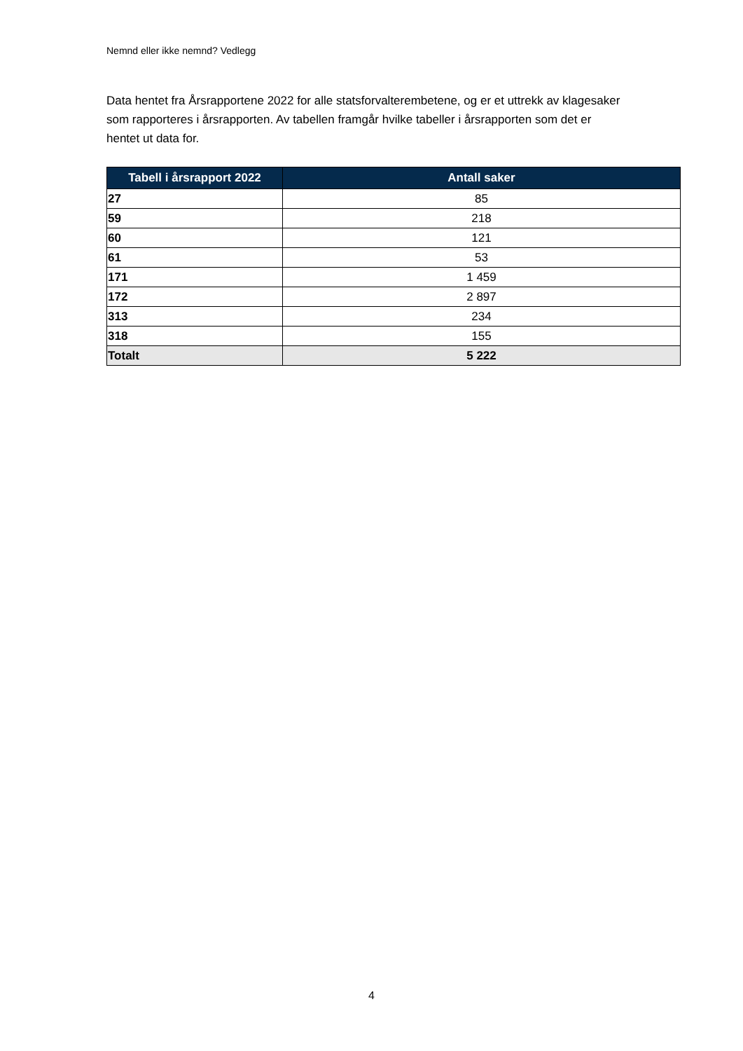Nemnd eller ikke nemnd? Vedlegg
Data hentet fra Årsrapportene 2022 for alle statsforvalterembetene, og er et uttrekk av klagesaker som rapporteres i årsrapporten. Av tabellen framgår hvilke tabeller i årsrapporten som det er hentet ut data for.
| Tabell i årsrapport 2022 | Antall saker |
| --- | --- |
| 27 | 85 |
| 59 | 218 |
| 60 | 121 |
| 61 | 53 |
| 171 | 1 459 |
| 172 | 2 897 |
| 313 | 234 |
| 318 | 155 |
| Totalt | 5 222 |
4